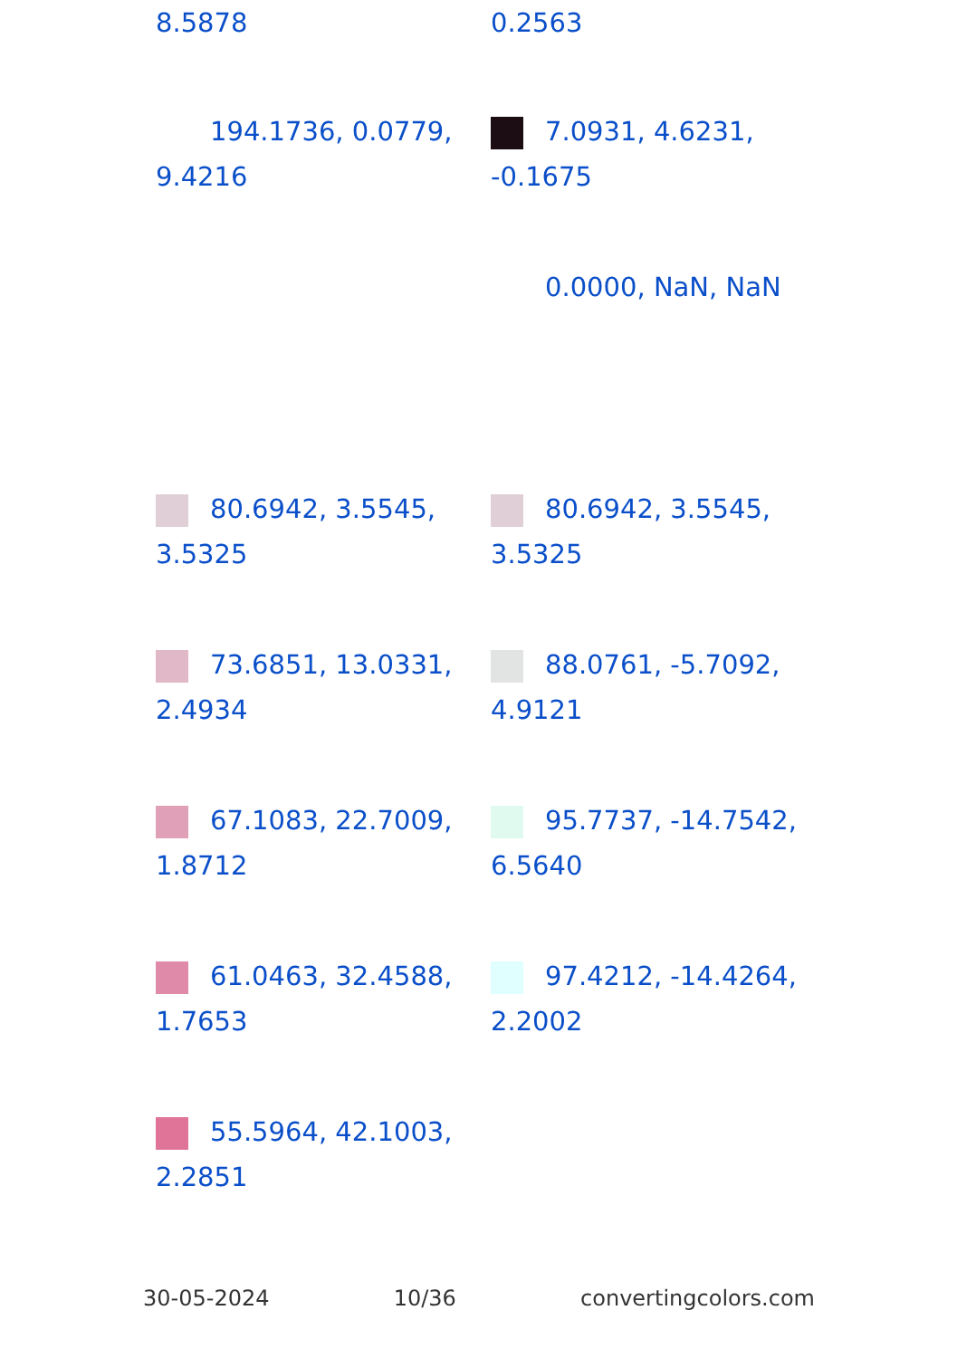8.5878 0.2563
194.1736, 0.0779, 9.4216
7.0931, 4.6231, -0.1675
0.0000, NaN, NaN
80.6942, 3.5545, 3.5325
80.6942, 3.5545, 3.5325
73.6851, 13.0331, 2.4934
88.0761, -5.7092, 4.9121
67.1083, 22.7009, 1.8712
95.7737, -14.7542, 6.5640
61.0463, 32.4588, 1.7653
97.4212, -14.4264, 2.2002
55.5964, 42.1003, 2.2851
30-05-2024 10/36 convertingcolors.com